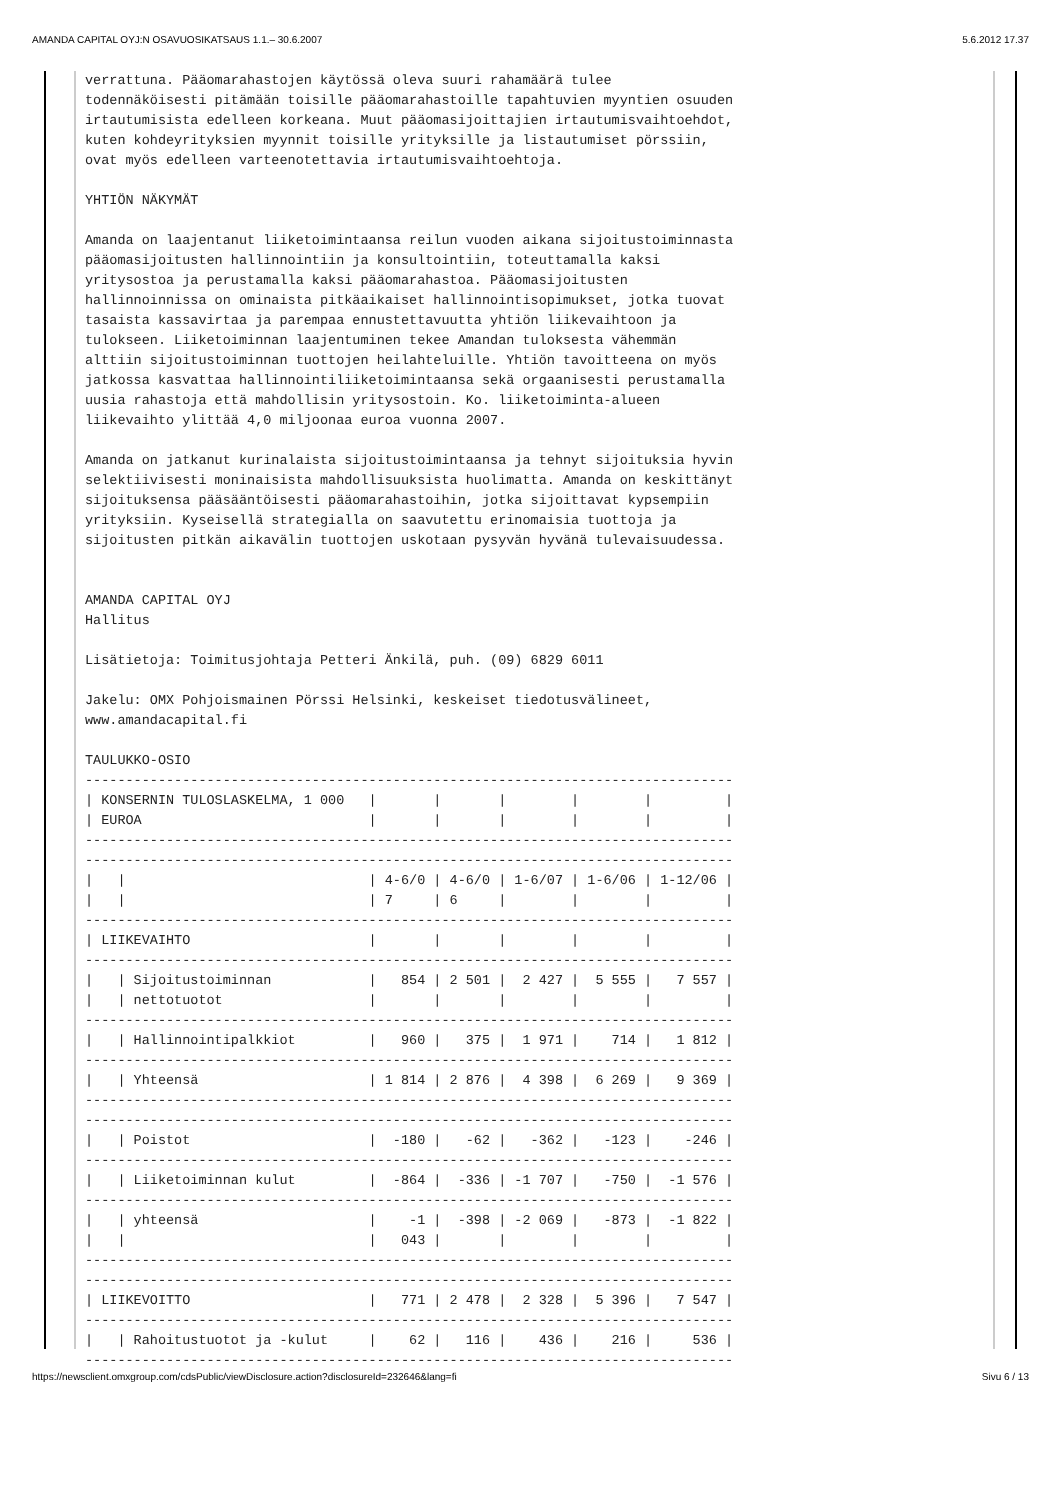AMANDA CAPITAL OYJ:N OSAVUOSIKATSAUS 1.1.– 30.6.2007 5.6.2012 17.37
verrattuna. Pääomarahastojen käytössä oleva suuri rahamäärä tulee
todennäköisesti pitämään toisille pääomarahastoille tapahtuvien myyntien osuuden
irtautumisista edelleen korkeana. Muut pääomasijoittajien irtautumisvaihtoehdot,
kuten kohdeyrityksien myynnit toisille yrityksille ja listautumiset pörssiin,
ovat myös edelleen varteenotettavia irtautumisvaihtoehtoja.

YHTIÖN NÄKYMÄT

Amanda on laajentanut liiketoimintaansa reilun vuoden aikana sijoitustoiminnasta
pääomasijoitusten hallinnointiin ja konsultointiin, toteuttamalla kaksi
yritysostoa ja perustamalla kaksi pääomarahastoa. Pääomasijoitusten
hallinnoinnissa on ominaista pitkäaikaiset hallinnointisopimukset, jotka tuovat
tasaista kassavirtaa ja parempaa ennustettavuutta yhtiön liikevaihtoon ja
tulokseen. Liiketoiminnan laajentuminen tekee Amandan tuloksesta vähemmän
alttiin sijoitustoiminnan tuottojen heilahteluille. Yhtiön tavoitteena on myös
jatkossa kasvattaa hallinnointiliiketoimintaansa sekä orgaanisesti perustamalla
uusia rahastoja että mahdollisin yritysostoin. Ko. liiketoiminta-alueen
liikevaihto ylittää 4,0 miljoonaa euroa vuonna 2007.

Amanda on jatkanut kurinalaista sijoitustoimintaansa ja tehnyt sijoituksia hyvin
selektiivisesti moninaisista mahdollisuuksista huolimatta. Amanda on keskittänyt
sijoituksensa pääsääntöisesti pääomarahastoihin, jotka sijoittavat kypsempiin
yrityksiin. Kyseisellä strategialla on saavutettu erinomaisia tuottoja ja
sijoitusten pitkän aikavälin tuottojen uskotaan pysyvän hyvänä tulevaisuudessa.


AMANDA CAPITAL OYJ
Hallitus

Lisätietoja: Toimitusjohtaja Petteri Änkilä, puh. (09) 6829 6011

Jakelu: OMX Pohjoismainen Pörssi Helsinki, keskeiset tiedotusvälineet,
www.amandacapital.fi

TAULUKKO-OSIO
--------------------------------------------------------------------------------
| KONSERNIN TULOSLASKELMA, 1 000   |       |       |        |        |         |
| EUROA                            |       |       |        |        |         |
--------------------------------------------------------------------------------
--------------------------------------------------------------------------------
|   |                              | 4-6/0 | 4-6/0 | 1-6/07 | 1-6/06 | 1-12/06 |
|   |                              | 7     | 6     |        |        |         |
--------------------------------------------------------------------------------
| LIIKEVAIHTO                      |       |       |        |        |         |
--------------------------------------------------------------------------------
|   | Sijoitustoiminnan            |   854 | 2 501 |  2 427 |  5 555 |   7 557 |
|   | nettotuotot                  |       |       |        |        |         |
--------------------------------------------------------------------------------
|   | Hallinnointipalkkiot         |   960 |   375 |  1 971 |    714 |   1 812 |
--------------------------------------------------------------------------------
|   | Yhteensä                     | 1 814 | 2 876 |  4 398 |  6 269 |   9 369 |
--------------------------------------------------------------------------------
--------------------------------------------------------------------------------
|   | Poistot                      |  -180 |   -62 |   -362 |   -123 |    -246 |
--------------------------------------------------------------------------------
|   | Liiketoiminnan kulut         |  -864 |  -336 | -1 707 |   -750 |  -1 576 |
--------------------------------------------------------------------------------
|   | yhteensä                     |    -1 |  -398 | -2 069 |   -873 |  -1 822 |
|   |                              |   043 |       |        |        |         |
--------------------------------------------------------------------------------
--------------------------------------------------------------------------------
| LIIKEVOITTO                      |   771 | 2 478 |  2 328 |  5 396 |   7 547 |
--------------------------------------------------------------------------------
|   | Rahoitustuotot ja -kulut     |    62 |   116 |    436 |    216 |     536 |
--------------------------------------------------------------------------------
https://newsclient.omxgroup.com/cdsPublic/viewDisclosure.action?disclosureId=232646&lang=fi Sivu 6 / 13